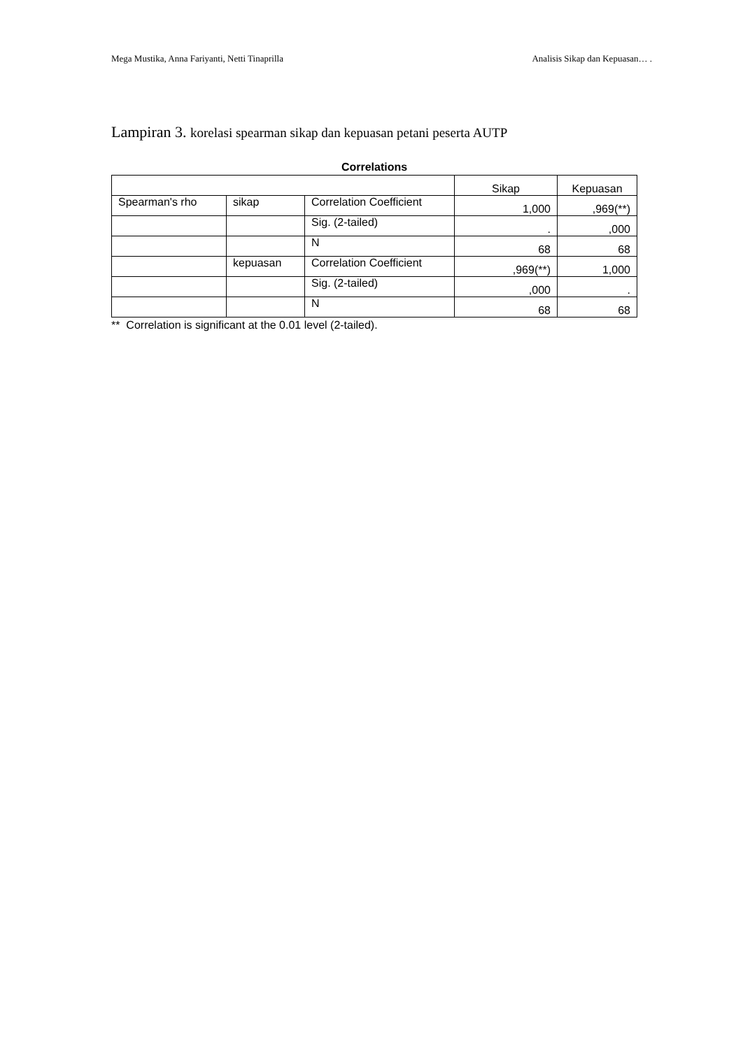Mega Mustika, Anna Fariyanti, Netti Tinaprilla Analisis Sikap dan Kepuasan… .
Lampiran 3. korelasi spearman sikap dan kepuasan petani peserta AUTP
Correlations
| | | | Sikap | Kepuasan |
| --- | --- | --- | --- | --- |
| Spearman's rho | sikap | Correlation Coefficient | 1,000 | ,969(**) |
| | | Sig. (2-tailed) | . | ,000 |
| | | N | 68 | 68 |
| | kepuasan | Correlation Coefficient | ,969(**) | 1,000 |
| | | Sig. (2-tailed) | ,000 | . |
| | | N | 68 | 68 |
** Correlation is significant at the 0.01 level (2-tailed).